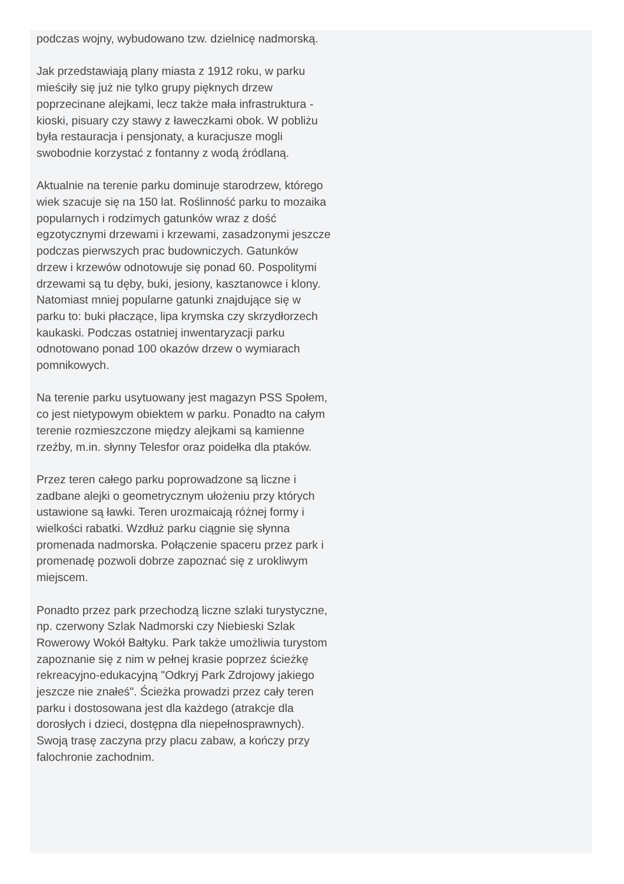podczas wojny, wybudowano tzw. dzielnicę nadmorską.
Jak przedstawiają plany miasta z 1912 roku, w parku mieściły się już nie tylko grupy pięknych drzew poprzecinane alejkami, lecz także mała infrastruktura - kioski, pisuary czy stawy z ławeczkami obok. W pobliżu była restauracja i pensjonaty, a kuracjusze mogli swobodnie korzystać z fontanny z wodą źródlaną.
Aktualnie na terenie parku dominuje starodrzew, którego wiek szacuje się na 150 lat. Roślinność parku to mozaika popularnych i rodzimych gatunków wraz z dość egzotycznymi drzewami i krzewami, zasadzonymi jeszcze podczas pierwszych prac budowniczych. Gatunków drzew i krzewów odnotowuje się ponad 60. Pospolitymi drzewami są tu dęby, buki, jesiony, kasztanowce i klony. Natomiast mniej popularne gatunki znajdujące się w parku to: buki płaczące, lipa krymska czy skrzydłorzech kaukaski. Podczas ostatniej inwentaryzacji parku odnotowano ponad 100 okazów drzew o wymiarach pomnikowych.
Na terenie parku usytuowany jest magazyn PSS Społem, co jest nietypowym obiektem w parku. Ponadto na całym terenie rozmieszczone między alejkami są kamienne rzeźby, m.in. słynny Telesfor oraz poidełka dla ptaków.
Przez teren całego parku poprowadzone są liczne i zadbane alejki o geometrycznym ułożeniu przy których ustawione są ławki. Teren urozmaicają różnej formy i wielkości rabatki. Wzdłuż parku ciągnie się słynna promenada nadmorska. Połączenie spaceru przez park i promenadę pozwoli dobrze zapoznać się z urokliwym miejscem.
Ponadto przez park przechodzą liczne szlaki turystyczne, np. czerwony Szlak Nadmorski czy Niebieski Szlak Rowerowy Wokół Bałtyku. Park także umożliwia turystom zapoznanie się z nim w pełnej krasie poprzez ścieżkę rekreacyjno-edukacyjną "Odkryj Park Zdrojowy jakiego jeszcze nie znałeś". Ścieżka prowadzi przez cały teren parku i dostosowana jest dla każdego (atrakcje dla dorosłych i dzieci, dostępna dla niepełnosprawnych). Swoją trasę zaczyna przy placu zabaw, a kończy przy falochronie zachodnim.